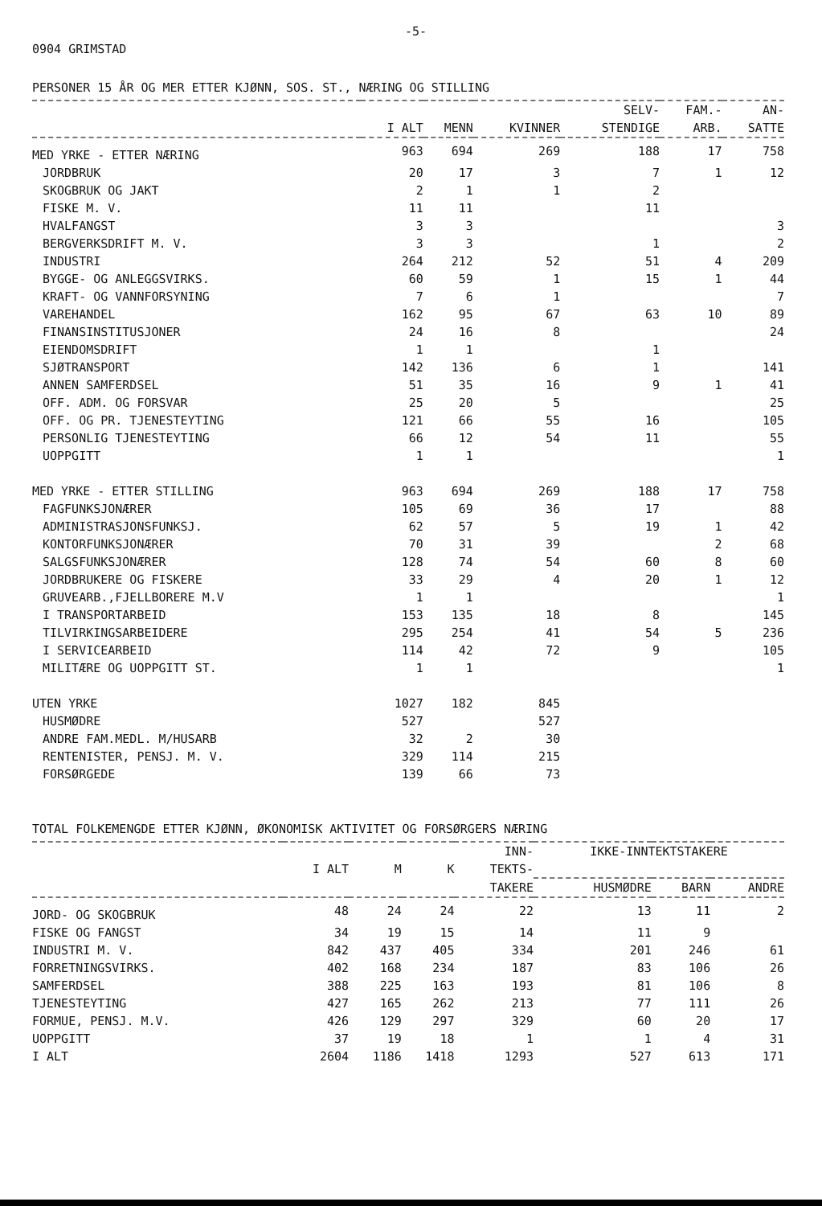-5-
0904 GRIMSTAD
PERSONER 15 ÅR OG MER ETTER KJØNN, SOS. ST., NÆRING OG STILLING
| | | | | SELV- | FAM.- | AN- |
| --- | --- | --- | --- | --- | --- | --- |
| | I ALT | MENN | KVINNER | STENDIGE | ARB. | SATTE |
| MED YRKE - ETTER NÆRING | 963 | 694 | 269 | 188 | 17 | 758 |
| JORDBRUK | 20 | 17 | 3 | 7 | 1 | 12 |
| SKOGBRUK OG JAKT | 2 | 1 | 1 | 2 | | |
| FISKE M. V. | 11 | 11 | | 11 | | |
| HVALFANGST | 3 | 3 | | | | 3 |
| BERGVERKSDRIFT M. V. | 3 | 3 | | 1 | | 2 |
| INDUSTRI | 264 | 212 | 52 | 51 | 4 | 209 |
| BYGGE- OG ANLEGGSVIRKS. | 60 | 59 | 1 | 15 | 1 | 44 |
| KRAFT- OG VANNFORSYNING | 7 | 6 | 1 | | | 7 |
| VAREHANDEL | 162 | 95 | 67 | 63 | 10 | 89 |
| FINANSINSTITUSJONER | 24 | 16 | 8 | | | 24 |
| EIENDOMSDRIFT | 1 | 1 | | 1 | | |
| SJØTRANSPORT | 142 | 136 | 6 | 1 | | 141 |
| ANNEN SAMFERDSEL | 51 | 35 | 16 | 9 | 1 | 41 |
| OFF. ADM. OG FORSVAR | 25 | 20 | 5 | | | 25 |
| OFF. OG PR. TJENESTEYTING | 121 | 66 | 55 | 16 | | 105 |
| PERSONLIG TJENESTEYTING | 66 | 12 | 54 | 11 | | 55 |
| UOPPGITT | 1 | 1 | | | | 1 |
| MED YRKE - ETTER STILLING | 963 | 694 | 269 | 188 | 17 | 758 |
| FAGFUNKSJONÆRER | 105 | 69 | 36 | 17 | | 88 |
| ADMINISTRASJONSFUNKSJ. | 62 | 57 | 5 | 19 | 1 | 42 |
| KONTORFUNKSJONÆRER | 70 | 31 | 39 | | 2 | 68 |
| SALGSFUNKSJONÆRER | 128 | 74 | 54 | 60 | 8 | 60 |
| JORDBRUKERE OG FISKERE | 33 | 29 | 4 | 20 | 1 | 12 |
| GRUVEARB.,FJELLBORERE M.V | 1 | 1 | | | | 1 |
| I TRANSPORTARBEID | 153 | 135 | 18 | 8 | | 145 |
| TILVIRKINGSARBEIDERE | 295 | 254 | 41 | 54 | 5 | 236 |
| I SERVICEARBEID | 114 | 42 | 72 | 9 | | 105 |
| MILITÆRE OG UOPPGITT ST. | 1 | 1 | | | | 1 |
| UTEN YRKE | 1027 | 182 | 845 | | | |
| HUSMØDRE | 527 | | 527 | | | |
| ANDRE FAM.MEDL. M/HUSARB | 32 | 2 | 30 | | | |
| RENTENISTER, PENSJ. M. V. | 329 | 114 | 215 | | | |
| FORSØRGEDE | 139 | 66 | 73 | | | |
TOTAL FOLKEMENGDE ETTER KJØNN, ØKONOMISK AKTIVITET OG FORSØRGERS NÆRING
| | | | | INN- | IKKE-INNTEKTSTAKERE | | |
| --- | --- | --- | --- | --- | --- | --- | --- |
| | I ALT | M | K | TEKTS- | | | |
| | | | | TAKERE | HUSMØDRE | BARN | ANDRE |
| JORD- OG SKOGBRUK | 48 | 24 | 24 | 22 | 13 | 11 | 2 |
| FISKE OG FANGST | 34 | 19 | 15 | 14 | 11 | 9 | |
| INDUSTRI M. V. | 842 | 437 | 405 | 334 | 201 | 246 | 61 |
| FORRETNINGSVIRKS. | 402 | 168 | 234 | 187 | 83 | 106 | 26 |
| SAMFERDSEL | 388 | 225 | 163 | 193 | 81 | 106 | 8 |
| TJENESTEYTING | 427 | 165 | 262 | 213 | 77 | 111 | 26 |
| FORMUE, PENSJ. M.V. | 426 | 129 | 297 | 329 | 60 | 20 | 17 |
| UOPPGITT | 37 | 19 | 18 | 1 | 1 | 4 | 31 |
| I ALT | 2604 | 1186 | 1418 | 1293 | 527 | 613 | 171 |